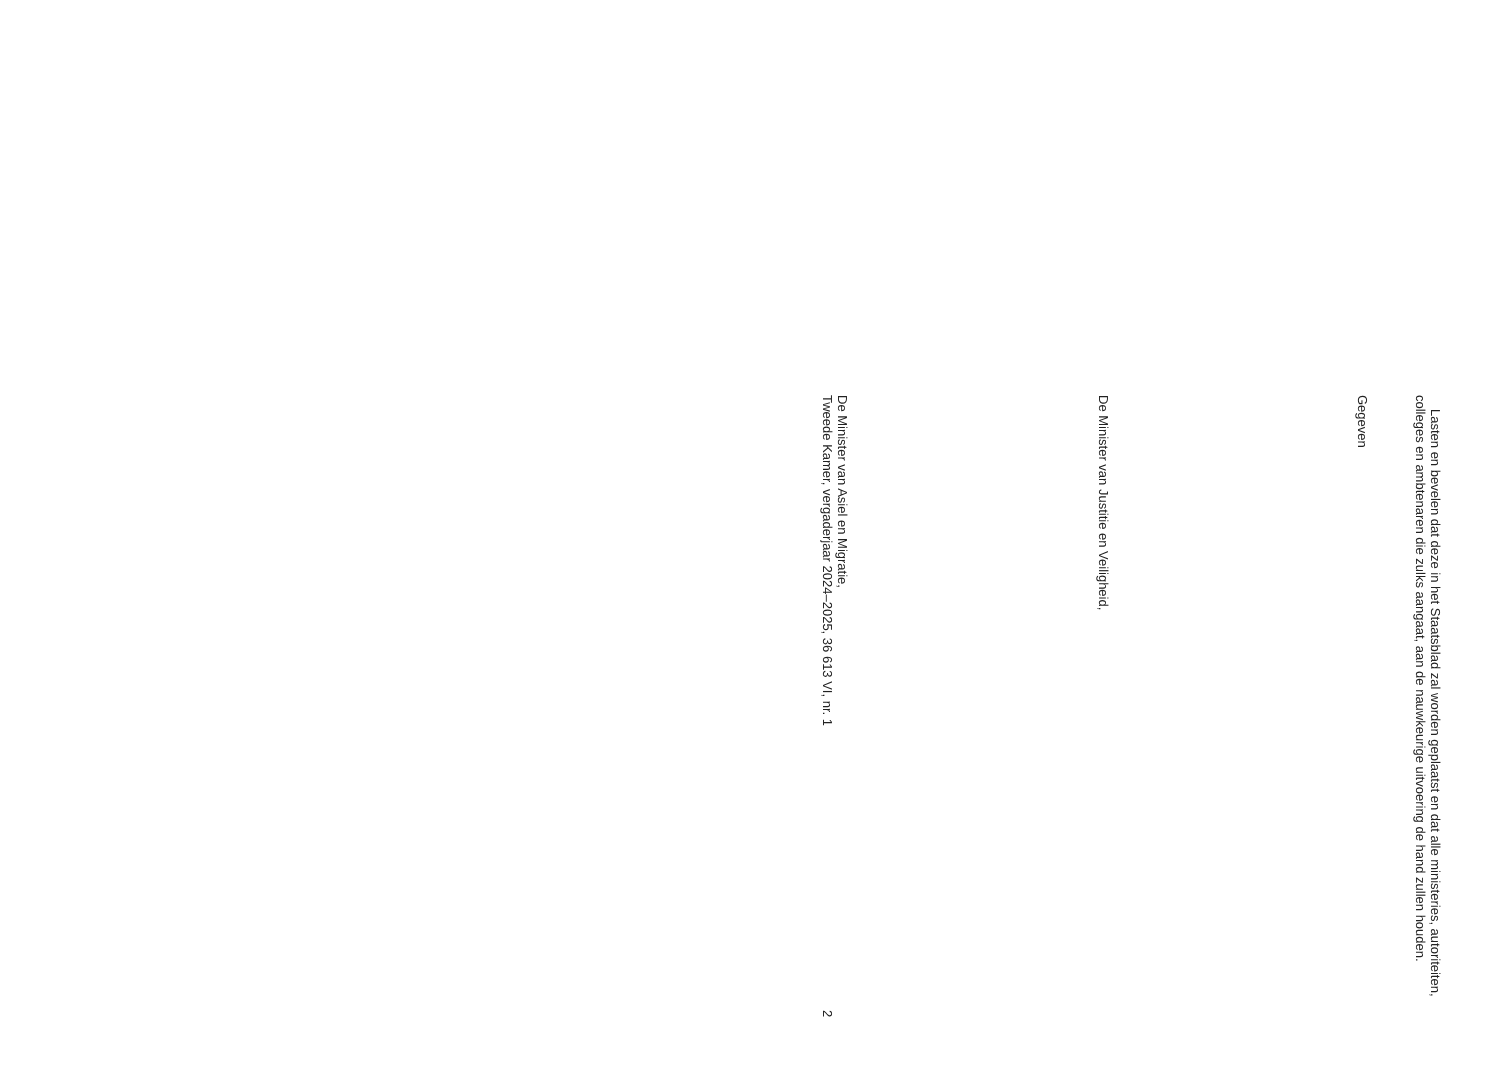Lasten en bevelen dat deze in het Staatsblad zal worden geplaatst en dat alle ministeries, autoriteiten, colleges en ambtenaren die zulks aangaat, aan de nauwkeurige uitvoering de hand zullen houden.
Gegeven
De Minister van Justitie en Veiligheid,
De Minister van Asiel en Migratie,
Tweede Kamer, vergaderjaar 2024–2025, 36 613 VI, nr. 1 2